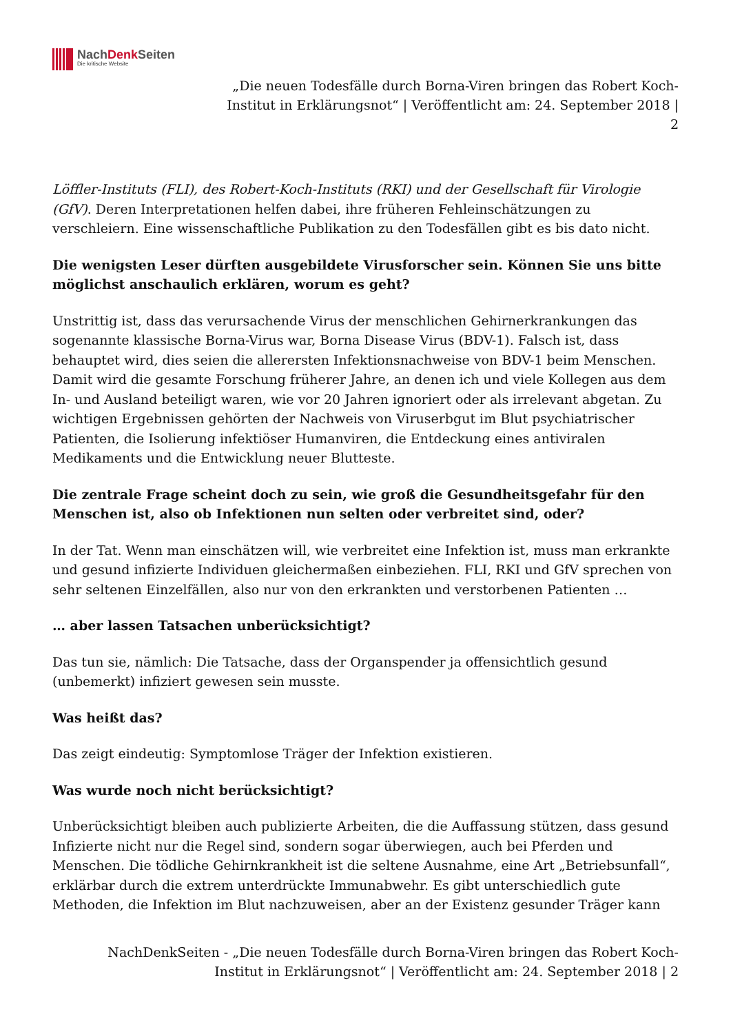NachDenk Seiten
Die kritische Website
„Die neuen Todesfälle durch Borna-Viren bringen das Robert Koch-
Institut in Erklärungsnot“ | Veröffentlicht am: 24. September 2018 |
2
Löffler-Instituts (FLI), des Robert-Koch-Instituts (RKI) und der Gesellschaft für Virologie (GfV). Deren Interpretationen helfen dabei, ihre früheren Fehleinschätzungen zu verschleiern. Eine wissenschaftliche Publikation zu den Todesfällen gibt es bis dato nicht.
Die wenigsten Leser dürften ausgebildete Virusforscher sein. Können Sie uns bitte möglichst anschaulich erklären, worum es geht?
Unstrittig ist, dass das verursachende Virus der menschlichen Gehirnerkrankungen das sogenannte klassische Borna-Virus war, Borna Disease Virus (BDV-1). Falsch ist, dass behauptet wird, dies seien die allerersten Infektionsnachweise von BDV-1 beim Menschen. Damit wird die gesamte Forschung früherer Jahre, an denen ich und viele Kollegen aus dem In- und Ausland beteiligt waren, wie vor 20 Jahren ignoriert oder als irrelevant abgetan. Zu wichtigen Ergebnissen gehörten der Nachweis von Viruserbgut im Blut psychiatrischer Patienten, die Isolierung infektiöser Humanviren, die Entdeckung eines antiviralen Medikaments und die Entwicklung neuer Blutteste.
Die zentrale Frage scheint doch zu sein, wie groß die Gesundheitsgefahr für den Menschen ist, also ob Infektionen nun selten oder verbreitet sind, oder?
In der Tat. Wenn man einschätzen will, wie verbreitet eine Infektion ist, muss man erkrankte und gesund infizierte Individuen gleichermaßen einbeziehen. FLI, RKI und GfV sprechen von sehr seltenen Einzelfällen, also nur von den erkrankten und verstorbenen Patienten …
… aber lassen Tatsachen unberücksichtigt?
Das tun sie, nämlich: Die Tatsache, dass der Organspender ja offensichtlich gesund (unbemerkt) infiziert gewesen sein musste.
Was heißt das?
Das zeigt eindeutig: Symptomlose Träger der Infektion existieren.
Was wurde noch nicht berücksichtigt?
Unberücksichtigt bleiben auch publizierte Arbeiten, die die Auffassung stützen, dass gesund Infizierte nicht nur die Regel sind, sondern sogar überwiegen, auch bei Pferden und Menschen. Die tödliche Gehirnkrankheit ist die seltene Ausnahme, eine Art „Betriebsunfall“, erklärbar durch die extrem unterdrückte Immunabwehr. Es gibt unterschiedlich gute Methoden, die Infektion im Blut nachzuweisen, aber an der Existenz gesunder Träger kann
NachDenkSeiten - „Die neuen Todesfälle durch Borna-Viren bringen das Robert Koch-
Institut in Erklärungsnot“ | Veröffentlicht am: 24. September 2018 | 2